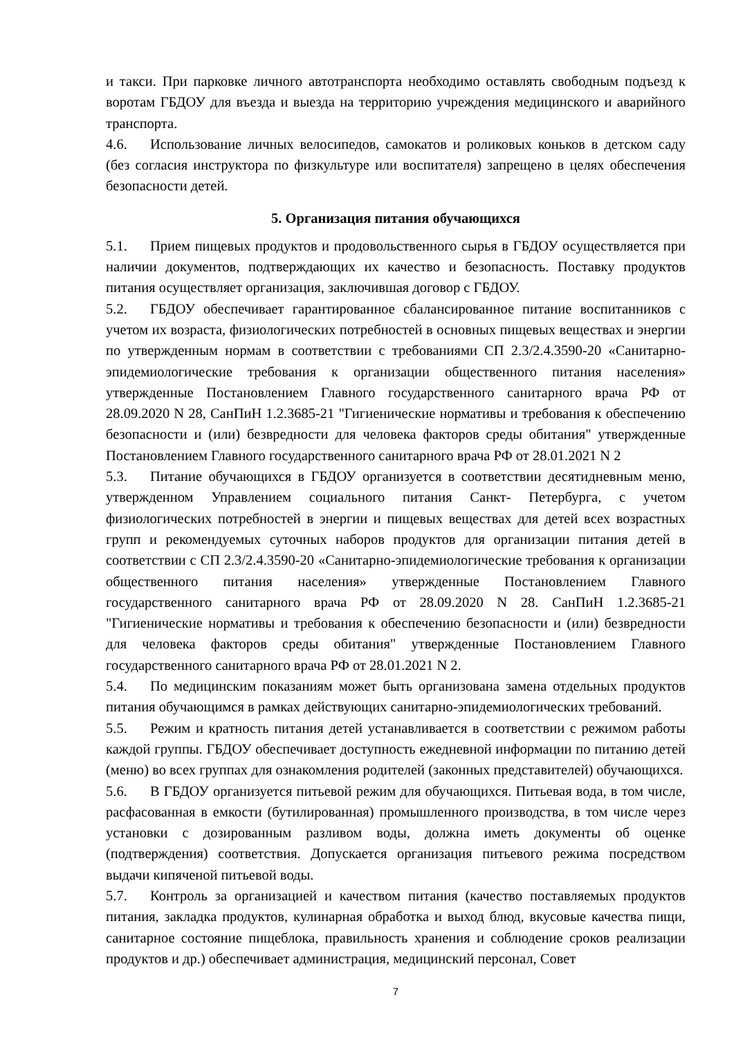и такси. При парковке личного автотранспорта необходимо оставлять свободным подъезд к воротам ГБДОУ для въезда и выезда на территорию учреждения медицинского и аварийного транспорта.
4.6. Использование личных велосипедов, самокатов и роликовых коньков в детском саду (без согласия инструктора по физкультуре или воспитателя) запрещено в целях обеспечения безопасности детей.
5. Организация питания обучающихся
5.1. Прием пищевых продуктов и продовольственного сырья в ГБДОУ осуществляется при наличии документов, подтверждающих их качество и безопасность. Поставку продуктов питания осуществляет организация, заключившая договор с ГБДОУ.
5.2. ГБДОУ обеспечивает гарантированное сбалансированное питание воспитанников с учетом их возраста, физиологических потребностей в основных пищевых веществах и энергии по утвержденным нормам в соответствии с требованиями СП 2.3/2.4.3590-20 «Санитарно-эпидемиологические требования к организации общественного питания населения» утвержденные Постановлением Главного государственного санитарного врача РФ от 28.09.2020 N 28, СанПиН 1.2.3685-21 "Гигиенические нормативы и требования к обеспечению безопасности и (или) безвредности для человека факторов среды обитания" утвержденные Постановлением Главного государственного санитарного врача РФ от 28.01.2021 N 2
5.3. Питание обучающихся в ГБДОУ организуется в соответствии десятидневным меню, утвержденном Управлением социального питания Санкт- Петербурга, с учетом физиологических потребностей в энергии и пищевых веществах для детей всех возрастных групп и рекомендуемых суточных наборов продуктов для организации питания детей в соответствии с СП 2.3/2.4.3590-20 «Санитарно-эпидемиологические требования к организации общественного питания населения» утвержденные Постановлением Главного государственного санитарного врача РФ от 28.09.2020 N 28. СанПиН 1.2.3685-21 "Гигиенические нормативы и требования к обеспечению безопасности и (или) безвредности для человека факторов среды обитания" утвержденные Постановлением Главного государственного санитарного врача РФ от 28.01.2021 N 2.
5.4. По медицинским показаниям может быть организована замена отдельных продуктов питания обучающимся в рамках действующих санитарно-эпидемиологических требований.
5.5. Режим и кратность питания детей устанавливается в соответствии с режимом работы каждой группы. ГБДОУ обеспечивает доступность ежедневной информации по питанию детей (меню) во всех группах для ознакомления родителей (законных представителей) обучающихся.
5.6. В ГБДОУ организуется питьевой режим для обучающихся. Питьевая вода, в том числе, расфасованная в емкости (бутилированная) промышленного производства, в том числе через установки с дозированным разливом воды, должна иметь документы об оценке (подтверждения) соответствия. Допускается организация питьевого режима посредством выдачи кипяченой питьевой воды.
5.7. Контроль за организацией и качеством питания (качество поставляемых продуктов питания, закладка продуктов, кулинарная обработка и выход блюд, вкусовые качества пищи, санитарное состояние пищеблока, правильность хранения и соблюдение сроков реализации продуктов и др.) обеспечивает администрация, медицинский персонал, Совет
7